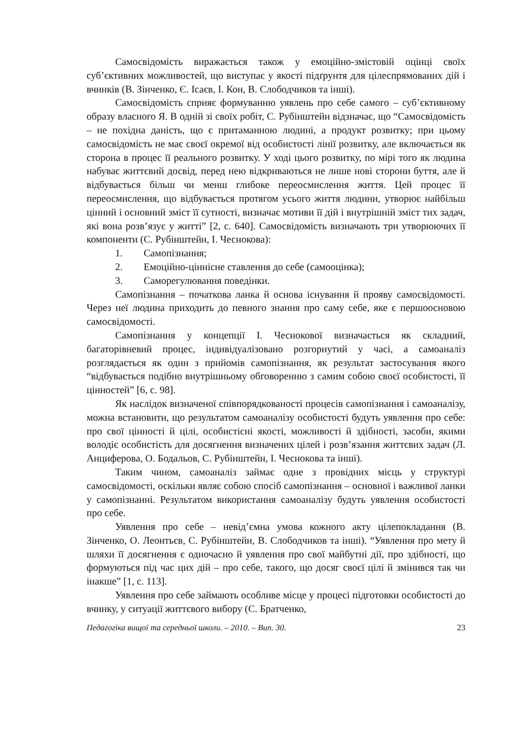Самосвідомість виражається також у емоційно-змістовій оцінці своїх суб’єктивних можливостей, що виступає у якості підґрунтя для цілеспрямованих дій і вчинків (В. Зінченко, Є. Ісаєв, І. Кон, В. Слободчиков та інші).
Самосвідомість сприяє формуванню уявлень про себе самого – суб’єктивному образу власного Я. В одній зі своїх робіт, С. Рубінштейн відзначає, що “Самосвідомість – не похідна даність, що є притаманною людині, а продукт розвитку; при цьому самосвідомість не має своєї окремої від особистості лінії розвитку, але включається як сторона в процес її реального розвитку. У ході цього розвитку, по мірі того як людина набуває життєвий досвід, перед нею відкриваються не лише нові сторони буття, але й відбувається більш чи менш глибоке переосмислення життя. Цей процес її переосмислення, що відбувається протягом усього життя людини, утворює найбільш цінний і основний зміст її сутності, визначає мотиви її дій і внутрішній зміст тих задач, які вона розв’язує у житті” [2, с. 640]. Самосвідомість визначають три утворюючих її компоненти (С. Рубінштейн, І. Чеснокова):
1. Самопізнання;
2. Емоційно-ціннісне ставлення до себе (самооцінка);
3. Саморегулювання поведінки.
Самопізнання – початкова ланка й основа існування й прояву самосвідомості. Через неї людина приходить до певного знання про саму себе, яке є першоосновою самосвідомості.
Самопізнання у концепції І. Чеснокової визначається як складний, багаторівневий процес, індивідуалізовано розгорнутий у часі, а самоаналіз розглядається як один з прийомів самопізнання, як результат застосування якого “відбувається подібно внутрішньому обговоренню з самим собою своєї особистості, її цінностей” [6, с. 98].
Як наслідок визначеної співпорядкованості процесів самопізнання і самоаналізу, можна встановити, що результатом самоаналізу особистості будуть уявлення про себе: про свої цінності й цілі, особистісні якості, можливості й здібності, засоби, якими володіє особистість для досягнення визначених цілей і розв’язання життєвих задач (Л. Анциферова, О. Бодальов, С. Рубінштейн, І. Чеснокова та інші).
Таким чином, самоаналіз займає одне з провідних місць у структурі самосвідомості, оскільки являє собою спосіб самопізнання – основної і важливої ланки у самопізнанні. Результатом використання самоаналізу будуть уявлення особистості про себе.
Уявлення про себе – невід’ємна умова кожного акту цілепокладання (В. Зінченко, О. Леонтьєв, С. Рубінштейн, В. Слободчиков та інші). “Уявлення про мету й шляхи її досягнення є одночасно й уявлення про свої майбутні дії, про здібності, що формуються під час цих дій – про себе, такого, що досяг своєї цілі й змінився так чи інакше” [1, с. 113].
Уявлення про себе займають особливе місце у процесі підготовки особистості до вчинку, у ситуації життєвого вибору (С. Братченко,
Педагогіка вищої та середньої школи. – 2010. – Вип. 30. 23